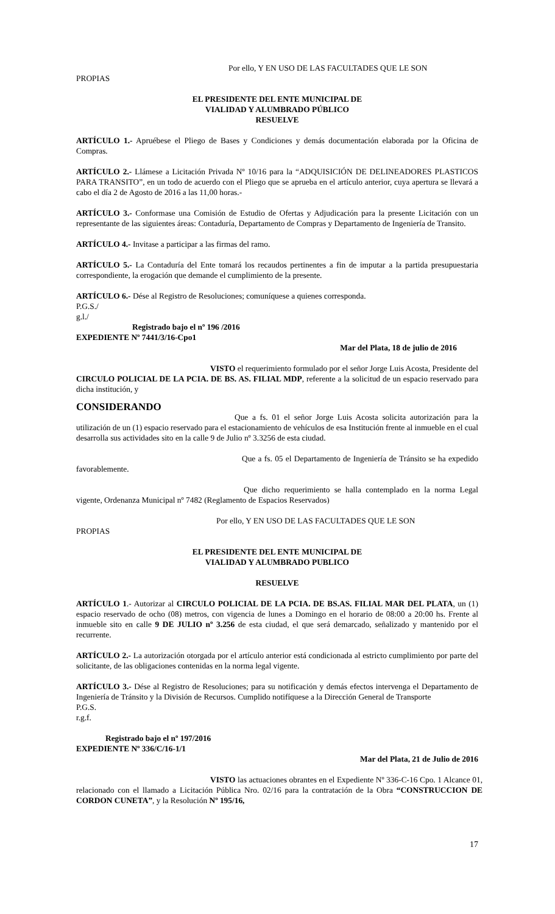Por ello, Y EN USO DE LAS FACULTADES QUE LE SON
PROPIAS
EL PRESIDENTE DEL ENTE MUNICIPAL DE
VIALIDAD Y ALUMBRADO PÚBLICO
RESUELVE
ARTÍCULO 1.- Apruébese el Pliego de Bases y Condiciones y demás documentación elaborada por la Oficina de Compras.
ARTÍCULO 2.- Llámese a Licitación Privada Nº 10/16 para la “ADQUISICIÓN DE DELINEADORES PLASTICOS PARA TRANSITO”, en un todo de acuerdo con el Pliego que se aprueba en el artículo anterior, cuya apertura se llevará a cabo el día 2 de Agosto de 2016 a las 11,00 horas.-
ARTÍCULO 3.- Conformase una Comisión de Estudio de Ofertas y Adjudicación para la presente Licitación con un representante de las siguientes áreas: Contaduría, Departamento de Compras y Departamento de Ingeniería de Transito.
ARTÍCULO 4.- Invitase a participar a las firmas del ramo.
ARTÍCULO 5.- La Contaduría del Ente tomará los recaudos pertinentes a fin de imputar a la partida presupuestaria correspondiente, la erogación que demande el cumplimiento de la presente.
ARTÍCULO 6.- Dése al Registro de Resoluciones; comuníquese a quienes corresponda.
P.G.S./
g.l./
Registrado bajo el nº 196 /2016
EXPEDIENTE Nº 7441/3/16-Cpo1
Mar del Plata, 18 de julio de 2016
VISTO el requerimiento formulado por el señor Jorge Luis Acosta, Presidente del CIRCULO POLICIAL DE LA PCIA. DE BS. AS. FILIAL MDP, referente a la solicitud de un espacio reservado para dicha institución, y
CONSIDERANDO
Que a fs. 01 el señor Jorge Luis Acosta solicita autorización para la utilización de un (1) espacio reservado para el estacionamiento de vehículos de esa Institución frente al inmueble en el cual desarrolla sus actividades sito en la calle 9 de Julio nº 3.3256 de esta ciudad.
Que a fs. 05 el Departamento de Ingeniería de Tránsito se ha expedido favorablemente.
Que dicho requerimiento se halla contemplado en la norma Legal vigente, Ordenanza Municipal nº 7482 (Reglamento de Espacios Reservados)
Por ello, Y EN USO DE LAS FACULTADES QUE LE SON
PROPIAS
EL PRESIDENTE DEL ENTE MUNICIPAL DE
VIALIDAD Y ALUMBRADO PUBLICO
RESUELVE
ARTÍCULO 1.- Autorizar al CIRCULO POLICIAL DE LA PCIA. DE BS.AS. FILIAL MAR DEL PLATA, un (1) espacio reservado de ocho (08) metros, con vigencia de lunes a Domingo en el horario de 08:00 a 20:00 hs. Frente al inmueble sito en calle 9 DE JULIO nº 3.256 de esta ciudad, el que será demarcado, señalizado y mantenido por el recurrente.
ARTÍCULO 2.- La autorización otorgada por el artículo anterior está condicionada al estricto cumplimiento por parte del solicitante, de las obligaciones contenidas en la norma legal vigente.
ARTÍCULO 3.- Dése al Registro de Resoluciones; para su notificación y demás efectos intervenga el Departamento de Ingeniería de Tránsito y la División de Recursos. Cumplido notifíquese a la Dirección General de Transporte
P.G.S.
r.g.f.
Registrado bajo el nº 197/2016
EXPEDIENTE Nº 336/C/16-1/1
Mar del Plata, 21 de Julio de 2016
VISTO las actuaciones obrantes en el Expediente Nº 336-C-16 Cpo. 1 Alcance 01, relacionado con el llamado a Licitación Pública Nro. 02/16 para la contratación de la Obra “CONSTRUCCION DE CORDON CUNETA”, y la Resolución Nº 195/16,
17